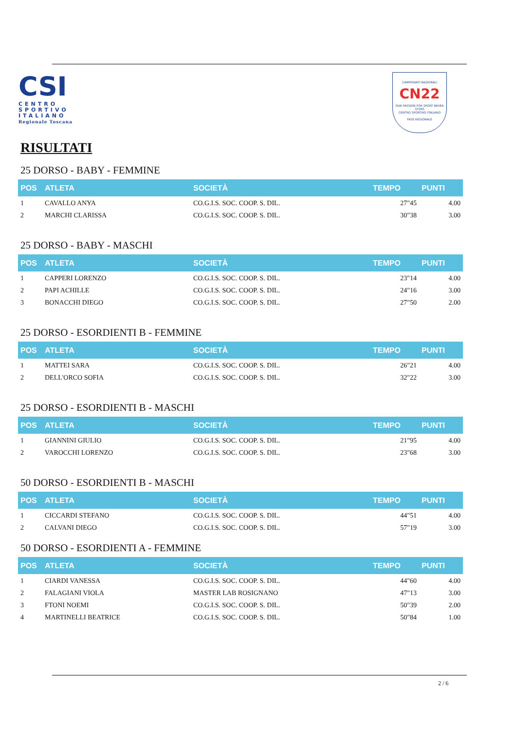CSI
CENTRO
SPORTIVO
ITALIANO
Regionale Toscana
CAMPIONATI NAZIONALI
CN22
OUR PASSION FOR SPORT NEVER STOPS
CENTRO SPORTIVO ITALIANO
FASE REGIONALE
RISULTATI
25 DORSO - BABY - FEMMINE
| POS | ATLETA | SOCIETÀ | TEMPO | PUNTI |
| --- | --- | --- | --- | --- |
| 1 | CAVALLO ANYA | CO.G.I.S. SOC. COOP. S. DIL. | 27"45 | 4.00 |
| 2 | MARCHI CLARISSA | CO.G.I.S. SOC. COOP. S. DIL. | 30"38 | 3.00 |
25 DORSO - BABY - MASCHI
| POS | ATLETA | SOCIETÀ | TEMPO | PUNTI |
| --- | --- | --- | --- | --- |
| 1 | CAPPERI LORENZO | CO.G.I.S. SOC. COOP. S. DIL. | 23"14 | 4.00 |
| 2 | PAPI ACHILLE | CO.G.I.S. SOC. COOP. S. DIL. | 24"16 | 3.00 |
| 3 | BONACCHI DIEGO | CO.G.I.S. SOC. COOP. S. DIL. | 27"50 | 2.00 |
25 DORSO - ESORDIENTI B - FEMMINE
| POS | ATLETA | SOCIETÀ | TEMPO | PUNTI |
| --- | --- | --- | --- | --- |
| 1 | MATTEI SARA | CO.G.I.S. SOC. COOP. S. DIL. | 26"21 | 4.00 |
| 2 | DELL'ORCO SOFIA | CO.G.I.S. SOC. COOP. S. DIL. | 32"22 | 3.00 |
25 DORSO - ESORDIENTI B - MASCHI
| POS | ATLETA | SOCIETÀ | TEMPO | PUNTI |
| --- | --- | --- | --- | --- |
| 1 | GIANNINI GIULIO | CO.G.I.S. SOC. COOP. S. DIL. | 21"95 | 4.00 |
| 2 | VAROCCHI LORENZO | CO.G.I.S. SOC. COOP. S. DIL. | 23"68 | 3.00 |
50 DORSO - ESORDIENTI B - MASCHI
| POS | ATLETA | SOCIETÀ | TEMPO | PUNTI |
| --- | --- | --- | --- | --- |
| 1 | CICCARDI STEFANO | CO.G.I.S. SOC. COOP. S. DIL. | 44"51 | 4.00 |
| 2 | CALVANI DIEGO | CO.G.I.S. SOC. COOP. S. DIL. | 57"19 | 3.00 |
50 DORSO - ESORDIENTI A - FEMMINE
| POS | ATLETA | SOCIETÀ | TEMPO | PUNTI |
| --- | --- | --- | --- | --- |
| 1 | CIARDI VANESSA | CO.G.I.S. SOC. COOP. S. DIL. | 44"60 | 4.00 |
| 2 | FALAGIANI VIOLA | MASTER LAB ROSIGNANO | 47"13 | 3.00 |
| 3 | FTONI NOEMI | CO.G.I.S. SOC. COOP. S. DIL. | 50"39 | 2.00 |
| 4 | MARTINELLI BEATRICE | CO.G.I.S. SOC. COOP. S. DIL. | 50"84 | 1.00 |
2 / 6